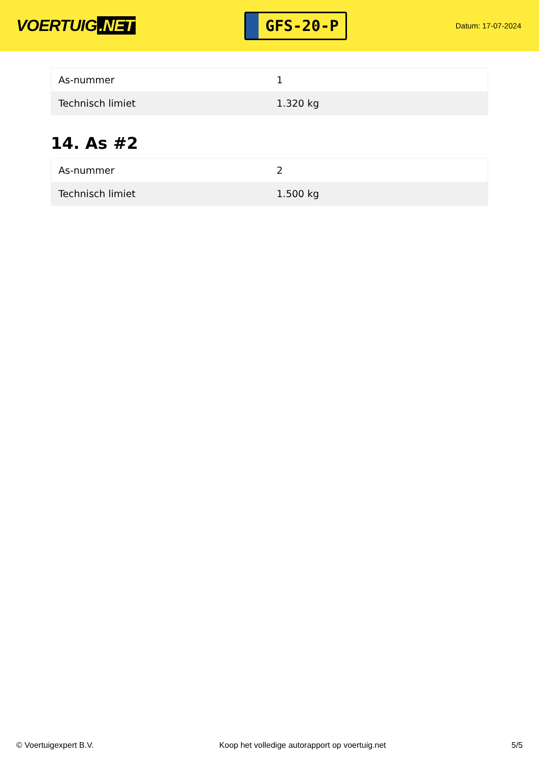VOERTUIG.NET
GFS-20-P
Datum: 17-07-2024
| As-nummer | 1 |
| Technisch limiet | 1.320 kg |
14. As #2
| As-nummer | 2 |
| Technisch limiet | 1.500 kg |
© Voertuigexpert B.V. Koop het volledige autorapport op voertuig.net 5/5